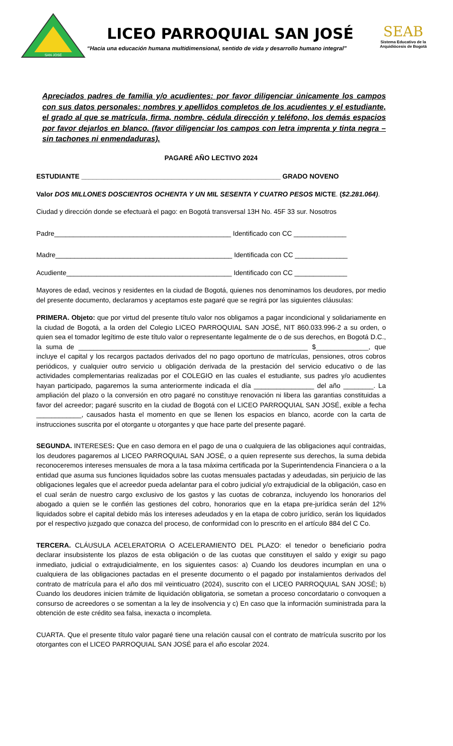SAN JOSÉ
LICEO PARROQUIAL SAN JOSÉ
“Hacia una educación humana multidimensional, sentido de vida y desarrollo humano integral”
SEAB
Sistema Educativo de la
Arquidiócesis de Bogotá
Apreciados padres de familia y/o acudientes: por favor diligenciar únicamente los campos con sus datos personales: nombres y apellidos completos de los acudientes y el estudiante, el grado al que se matrícula, firma, nombre, cédula dirección y teléfono, los demás espacios por favor dejarlos en blanco. (favor diligenciar los campos con letra imprenta y tinta negra – sin tachones ni enmendaduras).
PAGARÉ AÑO LECTIVO 2024
ESTUDIANTE _____________________________________________________ GRADO NOVENO
Valor DOS MILLONES DOSCIENTOS OCHENTA Y UN MIL SESENTA Y CUATRO PESOS M/CTE. ($2.281.064).
Ciudad y dirección donde se efectuarà el pago: en Bogotá transversal 13H No. 45F 33 sur. Nosotros
Padre_______________________________________________ Identificado con CC ______________
Madre_______________________________________________ Identificada con CC ______________
Acudiente____________________________________________ Identificado con CC ______________
Mayores de edad, vecinos y residentes en la ciudad de Bogotá, quienes nos denominamos los deudores, por medio del presente documento, declaramos y aceptamos este pagaré que se regirá por las siguientes cláusulas:
PRIMERA. Objeto: que por virtud del presente título valor nos obligamos a pagar incondicional y solidariamente en la ciudad de Bogotá, a la orden del Colegio LICEO PARROQUIAL SAN JOSÉ, NIT 860.033.996-2 a su orden, o quien sea el tomador legítimo de este título valor o representante legalmente de o de sus derechos, en Bogotá D.C., la suma de _____________________________________________________________ $______________, que incluye el capital y los recargos pactados derivados del no pago oportuno de matrículas, pensiones, otros cobros periódicos, y cualquier outro servicio u obligación derivada de la prestación del servicio educativo o de las actividades complementarias realizadas por el COLEGIO en las cuales el estudiante, sus padres y/o acudientes hayan participado, pagaremos la suma anteriormente indicada el día ________________ del año ________. La ampliación del plazo o la conversión en otro pagaré no constituye renovación ni libera las garantias constituidas a favor del acreedor; pagaré suscrito en la ciudad de Bogotá con el LICEO PARROQUIAL SAN JOSÉ, exible a fecha ____________, causados hasta el momento en que se llenen los espacios en blanco, acorde con la carta de instrucciones suscrita por el otorgante u otorgantes y que hace parte del presente pagaré.
SEGUNDA. INTERESES: Que en caso demora en el pago de una o cualquiera de las obligaciones aquí contraidas, los deudores pagaremos al LICEO PARROQUIAL SAN JOSÉ, o a quien represente sus derechos, la suma debida reconoceremos intereses mensuales de mora a la tasa máxima certificada por la Superintendencia Financiera o a la entidad que asuma sus funciones liquidados sobre las cuotas mensuales pactadas y adeudadas, sin perjuicio de las obligaciones legales que el acreedor pueda adelantar para el cobro judicial y/o extrajudicial de la obligación, caso en el cual serán de nuestro cargo exclusivo de los gastos y las cuotas de cobranza, incluyendo los honorarios del abogado a quien se le confién las gestiones del cobro, honorarios que en la etapa pre-jurídica serán del 12% liquidados sobre el capital debido más los intereses adeudados y en la etapa de cobro jurídico, serán los liquidados por el respectivo juzgado que conazca del proceso, de conformidad con lo prescrito en el artículo 884 del C Co.
TERCERA. CLÁUSULA ACELERATORIA O ACELERAMIENTO DEL PLAZO: el tenedor o beneficiario podra declarar insubsistente los plazos de esta obligación o de las cuotas que constituyen el saldo y exigir su pago inmediato, judicial o extrajudicialmente, en los siguientes casos: a) Cuando los deudores incumplan en una o cualquiera de las obligaciones pactadas en el presente documento o el pagado por instalamientos derivados del contrato de matrícula para el año dos mil veinticuatro (2024), suscrito con el LICEO PARROQUIAL SAN JOSÉ; b) Cuando los deudores inicien trámite de liquidación obligatoria, se sometan a proceso concordatario o convoquen a consurso de acreedores o se somentan a la ley de insolvencia y c) En caso que la información suministrada para la obtención de este crédito sea falsa, inexacta o incompleta.
CUARTA. Que el presente título valor pagaré tiene una relación causal con el contrato de matrícula suscrito por los otorgantes con el LICEO PARROQUIAL SAN JOSÉ para el año escolar 2024.